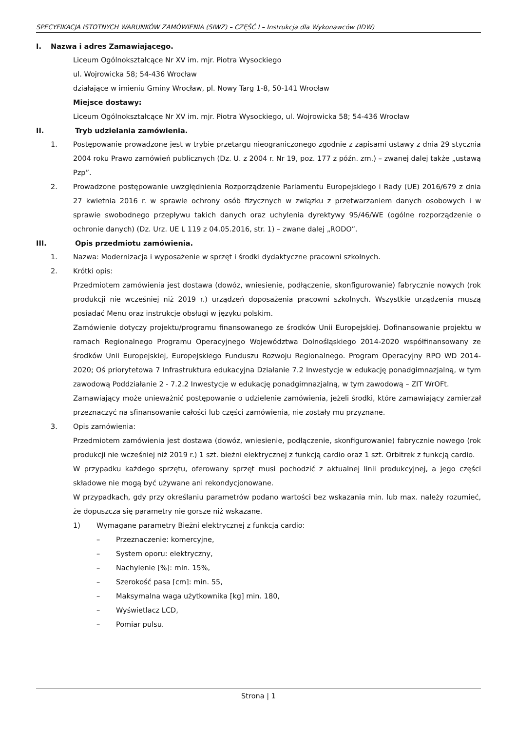SPECYFIKACJA ISTOTNYCH WARUNKÓW ZAMÓWIENIA (SIWZ) – CZĘŚĆ I – Instrukcja dla Wykonawców (IDW)
I. Nazwa i adres Zamawiającego.
Liceum Ogólnokształcące Nr XV im. mjr. Piotra Wysockiego
ul. Wojrowicka 58; 54-436 Wrocław
działające w imieniu Gminy Wrocław, pl. Nowy Targ 1-8, 50-141 Wrocław
Miejsce dostawy:
Liceum Ogólnokształcące Nr XV im. mjr. Piotra Wysockiego, ul. Wojrowicka 58; 54-436 Wrocław
II. Tryb udzielania zamówienia.
1. Postępowanie prowadzone jest w trybie przetargu nieograniczonego zgodnie z zapisami ustawy z dnia 29 stycznia 2004 roku Prawo zamówień publicznych (Dz. U. z 2004 r. Nr 19, poz. 177 z późn. zm.) – zwanej dalej także „ustawą Pzp”.
2. Prowadzone postępowanie uwzględnienia Rozporządzenie Parlamentu Europejskiego i Rady (UE) 2016/679 z dnia 27 kwietnia 2016 r. w sprawie ochrony osób fizycznych w związku z przetwarzaniem danych osobowych i w sprawie swobodnego przepływu takich danych oraz uchylenia dyrektywy 95/46/WE (ogólne rozporządzenie o ochronie danych) (Dz. Urz. UE L 119 z 04.05.2016, str. 1) – zwane dalej „RODO”.
III. Opis przedmiotu zamówienia.
1. Nazwa: Modernizacja i wyposażenie w sprzęt i środki dydaktyczne pracowni szkolnych.
2. Krótki opis:
Przedmiotem zamówienia jest dostawa (dowóz, wniesienie, podłączenie, skonfigurowanie) fabrycznie nowych (rok produkcji nie wcześniej niż 2019 r.) urządzeń doposażenia pracowni szkolnych. Wszystkie urządzenia muszą posiadać Menu oraz instrukcje obsługi w języku polskim.
Zamówienie dotyczy projektu/programu finansowanego ze środków Unii Europejskiej. Dofinansowanie projektu w ramach Regionalnego Programu Operacyjnego Województwa Dolnośląskiego 2014-2020 współfinansowany ze środków Unii Europejskiej, Europejskiego Funduszu Rozwoju Regionalnego. Program Operacyjny RPO WD 2014-2020; Oś priorytetowa 7 Infrastruktura edukacyjna Działanie 7.2 Inwestycje w edukację ponadgimnazjalną, w tym zawodową Poddziałanie 2 - 7.2.2 Inwestycje w edukację ponadgimnazjalną, w tym zawodową – ZIT WrOFt.
Zamawiający może unieważnić postępowanie o udzielenie zamówienia, jeżeli środki, które zamawiający zamierzał przeznaczyć na sfinansowanie całości lub części zamówienia, nie zostały mu przyznane.
3. Opis zamówienia:
Przedmiotem zamówienia jest dostawa (dowóz, wniesienie, podłączenie, skonfigurowanie) fabrycznie nowego (rok produkcji nie wcześniej niż 2019 r.) 1 szt. bieżni elektrycznej z funkcją cardio oraz 1 szt. Orbitrek z funkcją cardio.
W przypadku każdego sprzętu, oferowany sprzęt musi pochodzić z aktualnej linii produkcyjnej, a jego części składowe nie mogą być używane ani rekondycjonowane.
W przypadkach, gdy przy określaniu parametrów podano wartości bez wskazania min. lub max. należy rozumieć, że dopuszcza się parametry nie gorsze niż wskazane.
1) Wymagane parametry Bieżni elektrycznej z funkcją cardio:
– Przeznaczenie: komercyjne,
– System oporu: elektryczny,
– Nachylenie [%]: min. 15%,
– Szerokość pasa [cm]: min. 55,
– Maksymalna waga użytkownika [kg] min. 180,
– Wyświetlacz LCD,
– Pomiar pulsu.
Strona | 1